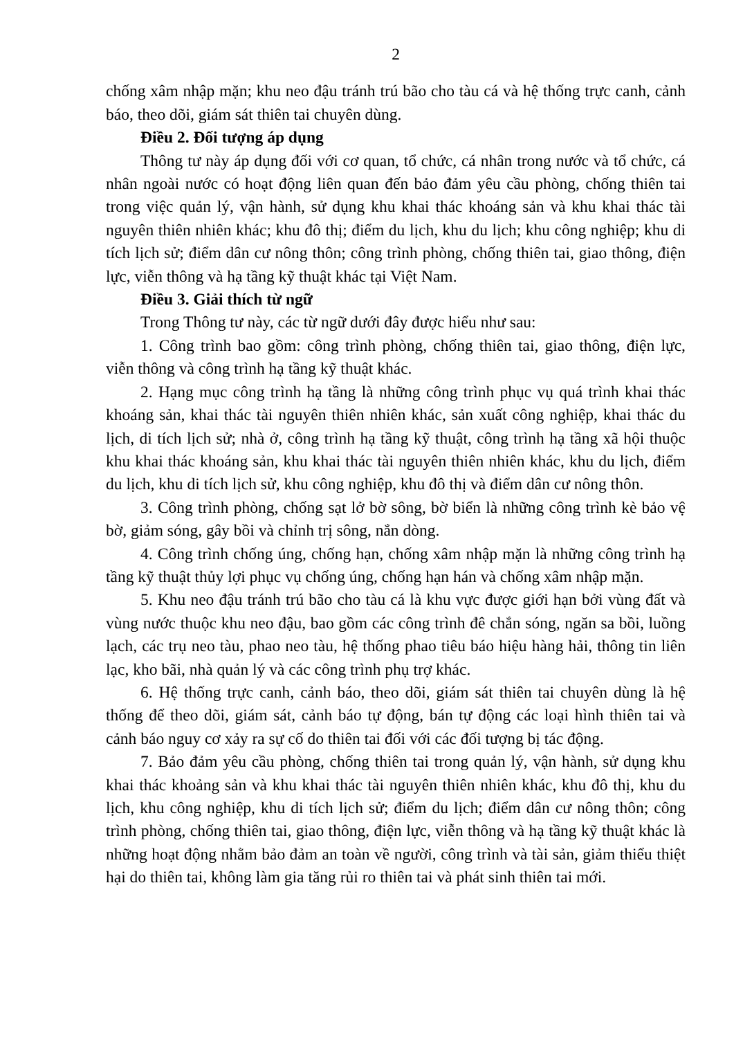2
chống xâm nhập mặn; khu neo đậu tránh trú bão cho tàu cá và hệ thống trực canh, cảnh báo, theo dõi, giám sát thiên tai chuyên dùng.
Điều 2. Đối tượng áp dụng
Thông tư này áp dụng đối với cơ quan, tổ chức, cá nhân trong nước và tổ chức, cá nhân ngoài nước có hoạt động liên quan đến bảo đảm yêu cầu phòng, chống thiên tai trong việc quản lý, vận hành, sử dụng khu khai thác khoáng sản và khu khai thác tài nguyên thiên nhiên khác; khu đô thị; điểm du lịch, khu du lịch; khu công nghiệp; khu di tích lịch sử; điểm dân cư nông thôn; công trình phòng, chống thiên tai, giao thông, điện lực, viễn thông và hạ tầng kỹ thuật khác tại Việt Nam.
Điều 3. Giải thích từ ngữ
Trong Thông tư này, các từ ngữ dưới đây được hiểu như sau:
1. Công trình bao gồm: công trình phòng, chống thiên tai, giao thông, điện lực, viễn thông và công trình hạ tầng kỹ thuật khác.
2. Hạng mục công trình hạ tầng là những công trình phục vụ quá trình khai thác khoáng sản, khai thác tài nguyên thiên nhiên khác, sản xuất công nghiệp, khai thác du lịch, di tích lịch sử; nhà ở, công trình hạ tầng kỹ thuật, công trình hạ tầng xã hội thuộc khu khai thác khoáng sản, khu khai thác tài nguyên thiên nhiên khác, khu du lịch, điểm du lịch, khu di tích lịch sử, khu công nghiệp, khu đô thị và điểm dân cư nông thôn.
3. Công trình phòng, chống sạt lở bờ sông, bờ biển là những công trình kè bảo vệ bờ, giảm sóng, gây bồi và chỉnh trị sông, nắn dòng.
4. Công trình chống úng, chống hạn, chống xâm nhập mặn là những công trình hạ tầng kỹ thuật thủy lợi phục vụ chống úng, chống hạn hán và chống xâm nhập mặn.
5. Khu neo đậu tránh trú bão cho tàu cá là khu vực được giới hạn bởi vùng đất và vùng nước thuộc khu neo đậu, bao gồm các công trình đê chắn sóng, ngăn sa bồi, luồng lạch, các trụ neo tàu, phao neo tàu, hệ thống phao tiêu báo hiệu hàng hải, thông tin liên lạc, kho bãi, nhà quản lý và các công trình phụ trợ khác.
6. Hệ thống trực canh, cảnh báo, theo dõi, giám sát thiên tai chuyên dùng là hệ thống để theo dõi, giám sát, cảnh báo tự động, bán tự động các loại hình thiên tai và cảnh báo nguy cơ xảy ra sự cố do thiên tai đối với các đối tượng bị tác động.
7. Bảo đảm yêu cầu phòng, chống thiên tai trong quản lý, vận hành, sử dụng khu khai thác khoảng sản và khu khai thác tài nguyên thiên nhiên khác, khu đô thị, khu du lịch, khu công nghiệp, khu di tích lịch sử; điểm du lịch; điểm dân cư nông thôn; công trình phòng, chống thiên tai, giao thông, điện lực, viễn thông và hạ tầng kỹ thuật khác là những hoạt động nhằm bảo đảm an toàn về người, công trình và tài sản, giảm thiểu thiệt hại do thiên tai, không làm gia tăng rủi ro thiên tai và phát sinh thiên tai mới.